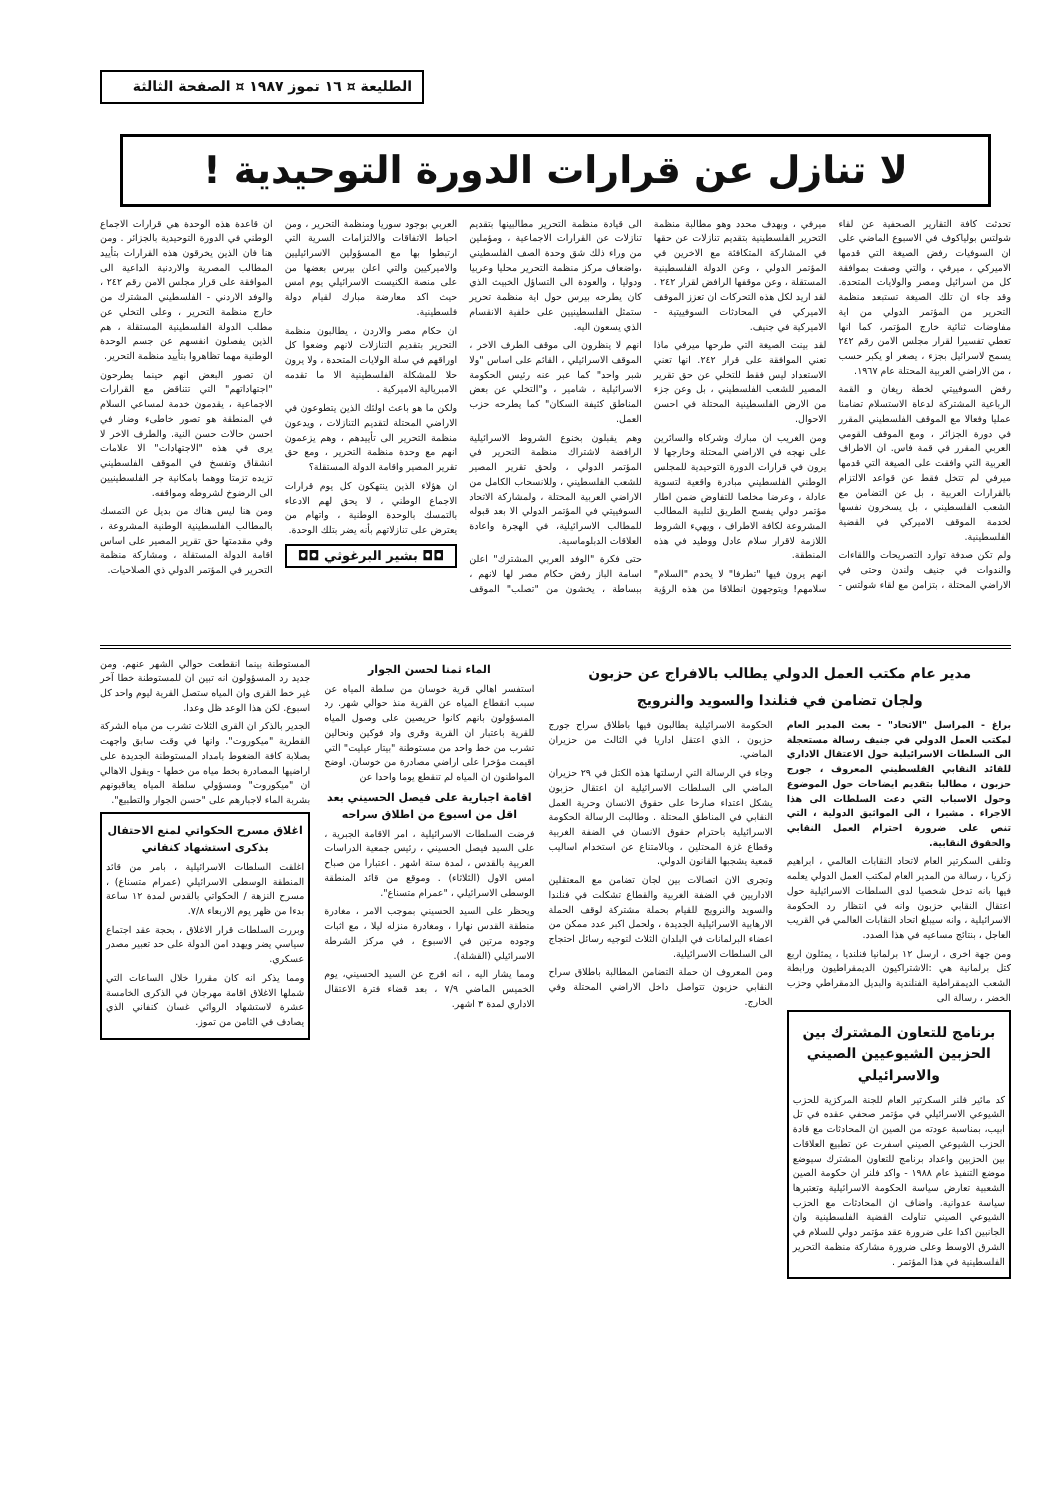الطليعة ¤ ١٦ تموز ١٩٨٧ ¤ الصفحة الثالثة
لا تنازل عن قرارات الدورة التوحيدية !
تحدثت كافة التقارير الصحفية عن لقاء شولتس بولياكوف في الاسبوع الماضي على ان السوفيات رفض الصيغة التي قدمها الاميركي ، ميرفي ، والتي وصفت بموافقة كل من اسرائيل ومصر والولايات المتحدة. وقد جاء ان تلك الصيغة تستبعد منظمة التحرير من المؤتمر الدولي من اية مفاوضات ثنائية خارج المؤتمر، كما انها تعطي تفسيرا لقرار مجلس الامن رقم ٢٤٢ يسمح لاسرائيل بجزء ، يصغر او يكبر حسب ، من الاراضي العربية المحتلة عام ١٩٦٧.
رفض السوفييتي لخطة ريغان و القمة الرباعية المشتركة لدعاة الاستسلام تضامنا عمليا وفعالا مع الموقف الفلسطيني المقرر في دورة الجزائر ، ومع الموقف القومي العربي المقرر في قمة فاس. ان الاطراف العربية التي وافقت على الصيغة التي قدمها ميرفي لم تتخل فقط عن قواعد الالتزام بالقرارات العربية ، بل عن التضامن مع الشعب الفلسطيني ، بل يسخرون نفسها لخدمة الموقف الاميركي في القضية الفلسطينية.
ولم تكن صدفة توارد التصريحات واللقاءات والندوات في جنيف ولندن وحتى في الاراضي المحتلة ، بتزامن مع لقاء شولتس - ميرفي ، وبهدف محدد وهو مطالبة منظمة التحرير الفلسطينية بتقديم تنازلات عن حقها في المشاركة المتكافئة مع الاخرين في المؤتمر الدولي ، وعن الدولة الفلسطينية المستقلة ، وعن موقفها الرافض لقرار ٢٤٢ . لقد اريد لكل هذه التحركات ان تعزز الموقف الاميركي في المحادثات السوفييتية - الاميركية في جنيف.
لقد بينت الصيغة التي طرحها ميرفي ماذا تعني الموافقة على قرار ٢٤٢. انها تعني الاستعداد ليس فقط للتخلي عن حق تقرير المصير للشعب الفلسطيني ، بل وعن جزء من الارض الفلسطينية المحتلة في احسن الاحوال.
ومن الغريب ان مبارك وشركاه والسائرين على نهجه في الاراضي المحتلة وخارجها لا يرون في قرارات الدورة التوحيدية للمجلس الوطني الفلسطيني مبادرة واقعية لتسوية عادلة ، وعرضا مخلصا للتفاوض ضمن اطار مؤتمر دولي يفسح الطريق لتلبية المطالب المشروعة لكافة الاطراف ، ويهيء الشروط اللازمة لاقرار سلام عادل ووطيد في هذه المنطقة.
انهم يرون فيها "تطرفا" لا يخدم "السلام" سلامهم! ويتوجهون انطلاقا من هذه الرؤية الى قيادة منظمة التحرير مطالبينها بتقديم تنازلات عن القرارات الاجماعية ، ومؤملين من وراء ذلك شق وحدة الصف الفلسطيني ،واضعاف مركز منظمة التحرير محليا وعربيا ودوليا ، والعودة الى التساؤل الخبيث الذي كان يطرحه بيرس حول اية منظمة تحرير ستمثل الفلسطينيين على خلفية الانقسام الذي يسعون اليه.
انهم لا ينظرون الى موقف الطرف الاخر ، الموقف الاسرائيلي ، القائم على اساس "ولا شبر واحد" كما عبر عنه رئيس الحكومة الاسرائيلية ، شامير ، و"التخلي عن بعض المناطق كثيفة السكان" كما يطرحه حزب العمل.
وهم يقبلون بخنوع الشروط الاسرائيلية الرافضة لاشتراك منظمة التحرير في المؤتمر الدولي ، ولحق تقرير المصير للشعب الفلسطيني ، وللانسحاب الكامل من الاراضي العربية المحتلة ، ولمشاركة الاتحاد السوفييتي في المؤتمر الدولي الا بعد قبوله للمطالب الاسرائيلية، في الهجرة واعادة العلاقات الدبلوماسية.
حتى فكرة "الوفد العربي المشترك" اعلن اسامة الباز رفض حكام مصر لها لانهم ، ببساطة ، يخشون من "تصلب" الموقف العربي بوجود سوريا ومنظمة التحرير ، ومن احباط الاتفاقات والالتزامات السرية التي ارتبطوا بها مع المسؤولين الاسرائيليين والاميركيين والتي اعلن بيرس بعضها من على منصة الكنيست الاسرائيلي يوم امس حيث اكد معارضة مبارك لقيام دولة فلسطينية.
ان حكام مصر والاردن ، يطالبون منظمة التحرير بتقديم التنازلات لانهم وضعوا كل اوراقهم في سلة الولايات المتحدة ، ولا يرون حلا للمشكلة الفلسطينية الا ما تقدمه الامبريالية الاميركية .
ولكن ما هو باعث اولئك الذين يتطوعون في الاراضي المحتلة لتقديم التنازلات ، ويدعون منظمة التحرير الى تأييدهم ، وهم يزعمون انهم مع وحدة منظمة التحرير ، ومع حق تقرير المصير واقامة الدولة المستقلة؟
ان هؤلاء الذين ينتهكون كل يوم قرارات الاجماع الوطني ، لا يحق لهم الادعاء بالتمسك بالوحدة الوطنية ، واتهام من يعترض على تنازلاتهم بأنه يضر بتلك الوحدة.
◘◘ بشير البرغوثي ◘◘
ان قاعدة هذه الوحدة هي قرارات الاجماع الوطني في الدورة التوحيدية بالجزائر . ومن هنا فان الذين يخرقون هذه القرارات بتأييد المطالب المصرية والاردنية الداعية الى الموافقة على قرار مجلس الامن رقم ٢٤٢ ، والوفد الاردني - الفلسطيني المشترك من خارج منظمة التحرير ، وعلى التخلي عن مطلب الدولة الفلسطينية المستقلة ، هم الذين يفصلون انفسهم عن جسم الوحدة الوطنية مهما تظاهروا بتأييد منظمة التحرير.
ان تصور البعض انهم حينما يطرحون "اجتهاداتهم" التي تتناقض مع القرارات الاجماعية ، يقدمون خدمة لمساعي السلام في المنطقة هو تصور خاطىء وضار في احسن حالات حسن النية. والطرف الاخر لا يرى في هذه "الاجتهادات" الا علامات انشقاق وتفسخ في الموقف الفلسطيني تزيده تزمتا ووهما بامكانية جر الفلسطينيين الى الرضوخ لشروطه ومواقفه.
ومن هنا ليس هناك من بديل عن التمسك بالمطالب الفلسطينية الوطنية المشروعة ، وفي مقدمتها حق تقرير المصير على اساس اقامة الدولة المستقلة ، ومشاركة منظمة التحرير في المؤتمر الدولي ذي الصلاحيات.
مدير عام مكتب العمل الدولي يطالب بالافراج عن حزبون
ولجان تضامن في فنلندا والسويد والنرويج
براغ - المراسل "الاتحاد" - بعث المدير العام لمكتب العمل الدولي في جنيف رسالة مستعجلة الى السلطات الاسرائيلية حول الاعتقال الاداري للقائد النقابي الفلسطيني المعروف ، جورج حزبون ، مطالبا بتقديم ايضاحات حول الموضوع وحول الاسباب التي دعت السلطات الى هذا الاجراء . مشيرا ، الى المواثيق الدولية ، التي تنص على ضرورة احترام العمل النقابي والحقوق النقابية.
وتلقى السكرتير العام لاتحاد النقابات العالمي ، ابراهيم زكريا ، رسالة من المدير العام لمكتب العمل الدولي يعلمه فيها بانه تدخل شخصيا لدى السلطات الاسرائيلية حول اعتقال النقابي حزبون وانه في انتظار رد الحكومة الاسرائيلية ، وانه سيبلغ اتحاد النقابات العالمي في القريب العاجل ، بنتائج مساعيه في هذا الصدد.
ومن جهة اخرى ، ارسل ١٢ برلمانيا فنلنديا ، يمثلون اربع كتل برلمانية هي :الاشتراكيون الديمقراطيون ورابطة الشعب الديمقراطية الفنلندية والبديل الدمقراطي وحزب الخضر ، رسالة الى
برنامج للتعاون المشترك بين الحزبين الشيوعيين الصيني والاسرائيلي
كد مائير فلنر السكرتير العام للجنة المركزية للحزب الشيوعي الاسرائيلي في مؤتمر صحفي عقده في تل ابيب، بمناسبة عودته من الصين ان المحادثات مع قادة الحزب الشيوعي الصيني اسفرت عن تطبيع العلاقات بين الحزبين واعداد برنامج للتعاون المشترك سيوضع موضع التنفيذ عام ١٩٨٨ - واكد فلنر ان حكومة الصين الشعبية تعارض سياسة الحكومة الاسرائيلية وتعتبرها سياسة عدوانية. واضاف ان المحادثات مع الحزب الشيوعي الصيني تناولت القضية الفلسطينية وان الجانبين اكدا على ضرورة عقد مؤتمر دولي للسلام في الشرق الاوسط وعلى ضرورة مشاركة منظمة التحرير الفلسطينية في هذا المؤتمر .
الحكومة الاسرائيلية يطالبون فيها باطلاق سراح جورج حزبون ، الذي اعتقل اداريا في الثالث من حزيران الماضي.
وجاء في الرسالة التي ارسلتها هذه الكتل في ٢٩ حزيران الماضي الى السلطات الاسرائيلية ان اعتقال حزبون يشكل اعتداء صارخا على حقوق الانسان وحرية العمل النقابي في المناطق المحتلة . وطالبت الرسالة الحكومة الاسرائيلية باحترام حقوق الانسان في الضفة الغربية وقطاع غزة المحتلين ، وبالامتناع عن استخدام اساليب قمعية يشجبها القانون الدولي.
وتجرى الان اتصالات بين لجان تضامن مع المعتقلين الاداريين في الضفة الغربية والقطاع تشكلت في فنلندا والسويد والنرويج للقيام بحملة مشتركة لوقف الحملة الارهابية الاسرائيلية الجديدة ، ولحمل اكبر عدد ممكن من اعضاء البرلمانات في البلدان الثلاث لتوجيه رسائل احتجاج الى السلطات الاسرائيلية.
ومن المعروف ان حملة التضامن المطالبة باطلاق سراح النقابي حزبون تتواصل داخل الاراضي المحتلة وفي الخارج.
الماء ثمنا لحسن الجوار
استفسر اهالي قرية خوسان من سلطة المياه عن سبب انقطاع المياه عن القرية منذ حوالي شهر. رد المسؤولون بانهم كانوا حريصين على وصول المياه للقرية باعتبار ان القرية وقرى واد فوكين ونحالين تشرب من خط واحد من مستوطنة "بيتار عيليت" التي اقيمت مؤخرا على اراضي مصادرة من خوسان. اوضح المواطنون ان المياه لم تنقطع يوما واحدا عن
اقامة اجبارية على فيصل الحسيني بعد اقل من اسبوع من اطلاق سراحه
فرضت السلطات الاسرائيلية ، امر الاقامة الجبرية ، على السيد فيصل الحسيني ، رئيس جمعية الدراسات العربية بالقدس ، لمدة ستة اشهر . اعتبارا من صباح امس الاول (الثلاثاء) . وموقع من قائد المنطقة الوسطى الاسرائيلي ، "عمرام متسناع".
ويحظر على السيد الحسيني بموجب الامر ، مغادرة منطقة القدس نهارا ، ومغادرة منزله ليلا ، مع اثبات وجوده مرتين في الاسبوع ، في مركز الشرطة الاسرائيلي (القشلة).
ومما يشار اليه ، انه افرج عن السيد الحسيني، يوم الخميس الماضي ٧/٩ ، بعد قضاء فترة الاعتقال الاداري لمدة ٣ اشهر.
المستوطنة بينما انقطعت حوالي الشهر عنهم. ومن جديد رد المسؤولون انه تبين ان للمستوطنة خطا آخر غير خط القرى وان المياه ستصل القرية ليوم واحد كل اسبوع. لكن هذا الوعد ظل وعدا.
الجدير بالذكر ان القرى الثلاث تشرب من مياه الشركة القطرية "ميكوروت". وانها في وقت سابق واجهت بصلابة كافة الضغوط بامداد المستوطنة الجديدة على اراضيها المصادرة بخط مياه من خطها - ويقول الاهالي ان "ميكوروت" ومسؤولي سلطة المياه يعاقبونهم بشربة الماء لاجبارهم على "حسن الجوار والتطبيع".
اغلاق مسرح الحكواتي لمنع الاحتفال بذكرى استشهاد كنفاني
اغلقت السلطات الاسرائيلية ، بامر من قائد المنطقة الوسطى الاسرائيلي (عمرام متسناع) ، مسرح النزهة / الحكواتي بالقدس لمدة ١٢ ساعة بدءا من ظهر يوم الاربعاء ٧/٨.
وبررت السلطات قرار الاغلاق ، بحجة عقد اجتماع سياسي يضر ويهدد امن الدولة على حد تعبير مصدر عسكري.
ومما يذكر انه كان مقررا خلال الساعات التي شملها الاغلاق اقامة مهرجان في الذكرى الخامسة عشرة لاستشهاد الروائي غسان كنفاني الذي يصادف في الثامن من تموز.